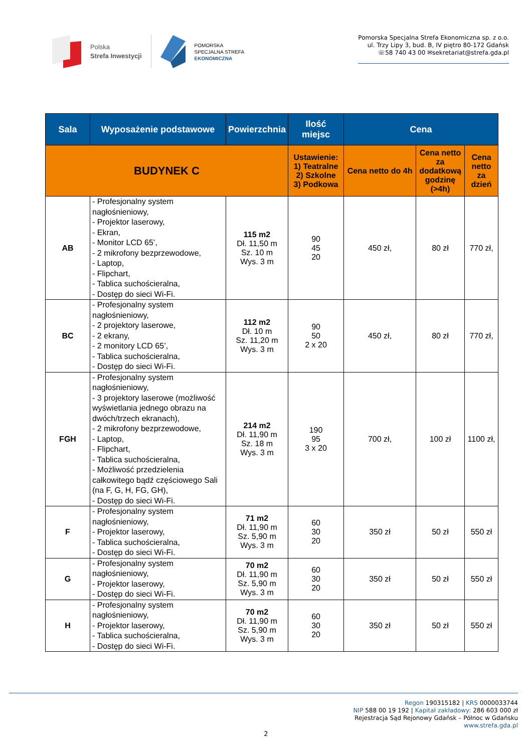Polska
Strefa Inwestycji
POMORSKA
SPECJALNA STREFA
EKONOMICZNA
Pomorska Specjalna Strefa Ekonomiczna sp. z o.o.
ul. Trzy Lipy 3, bud. B, IV piętro 80-172 Gdańsk
☏58 740 43 00 ✉sekretariat@strefa.gda.pl
| Sala | Wyposażenie podstawowe | Powierzchnia | Ilość miejsc | Cena | | |
| --- | --- | --- | --- | --- | --- | --- |
| BUDYNEK C | | | Ustawienie: 1) Teatralne 2) Szkolne 3) Podkowa | Cena netto do 4h | Cena netto za dodatkową godzinę (>4h) | Cena netto za dzień |
| AB | - Profesjonalny system nagłośnieniowy, - Projektor laserowy, - Ekran, - Monitor LCD 65’, - 2 mikrofony bezprzewodowe, - Laptop, - Flipchart, - Tablica suchościeralna, - Dostęp do sieci Wi-Fi. | 115 m2 Dł. 11,50 m Sz. 10 m Wys. 3 m | 90 45 20 | 450 zł, | 80 zł | 770 zł, |
| BC | - Profesjonalny system nagłośnieniowy, - 2 projektory laserowe, - 2 ekrany, - 2 monitory LCD 65’, - Tablica suchościeralna, - Dostęp do sieci Wi-Fi. | 112 m2 Dł. 10 m Sz. 11,20 m Wys. 3 m | 90 50 2 x 20 | 450 zł, | 80 zł | 770 zł, |
| FGH | - Profesjonalny system nagłośnieniowy, - 3 projektory laserowe (możliwość wyświetlania jednego obrazu na dwóch/trzech ekranach), - 2 mikrofony bezprzewodowe, - Laptop, - Flipchart, - Tablica suchościeralna, - Możliwość przedzielenia całkowitego bądź częściowego Sali (na F, G, H, FG, GH), - Dostęp do sieci Wi-Fi. | 214 m2 Dł. 11,90 m Sz. 18 m Wys. 3 m | 190 95 3 x 20 | 700 zł, | 100 zł | 1100 zł, |
| F | - Profesjonalny system nagłośnieniowy, - Projektor laserowy, - Tablica suchościeralna, - Dostęp do sieci Wi-Fi. | 71 m2 Dł. 11,90 m Sz. 5,90 m Wys. 3 m | 60 30 20 | 350 zł | 50 zł | 550 zł |
| G | - Profesjonalny system nagłośnieniowy, - Projektor laserowy, - Dostęp do sieci Wi-Fi. | 70 m2 Dł. 11,90 m Sz. 5,90 m Wys. 3 m | 60 30 20 | 350 zł | 50 zł | 550 zł |
| H | - Profesjonalny system nagłośnieniowy, - Projektor laserowy, - Tablica suchościeralna, - Dostęp do sieci Wi-Fi. | 70 m2 Dł. 11,90 m Sz. 5,90 m Wys. 3 m | 60 30 20 | 350 zł | 50 zł | 550 zł |
Regon 190315182 | KRS 0000033744
NIP 588 00 19 192 | Kapitał zakładowy: 286 603 000 zł
Rejestracja Sąd Rejonowy Gdańsk – Północ w Gdańsku
www.strefa.gda.pl
2